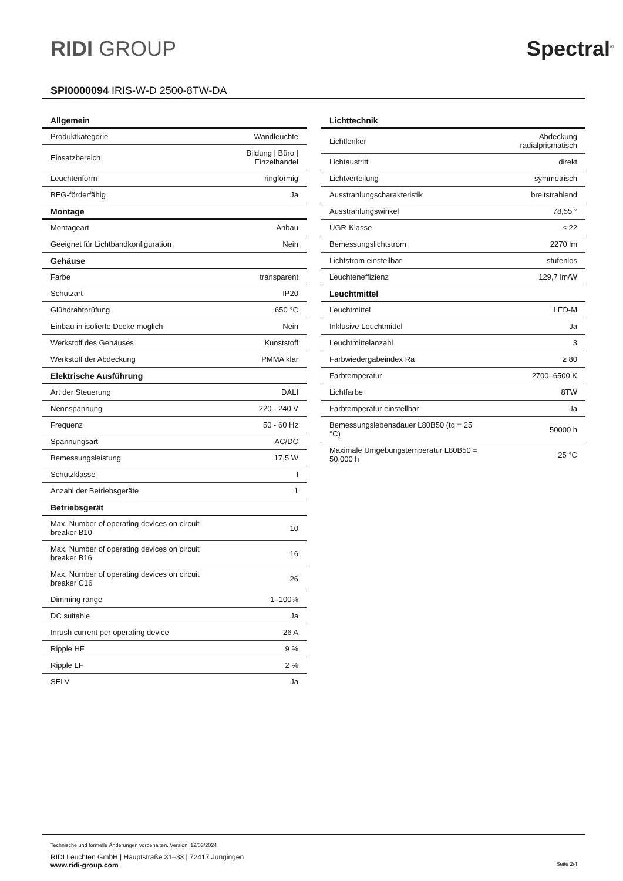RIDI GROUP
Spectral<sup>®</sup>
SPI0000094 IRIS-W-D 2500-8TW-DA
| Allgemein | |
| --- | --- |
| Produktkategorie | Wandleuchte |
| Einsatzbereich | Bildung / Büro / Einzelhandel |
| Leuchtenform | ringförmig |
| BEG-förderfähig | Ja |
| Montage | |
| Montageart | Anbau |
| Geeignet für Lichtbandkonfiguration | Nein |
| Gehäuse | |
| Farbe | transparent |
| Schutzart | IP20 |
| Glühdrahtprüfung | 650 °C |
| Einbau in isolierte Decke möglich | Nein |
| Werkstoff des Gehäuses | Kunststoff |
| Werkstoff der Abdeckung | PMMA klar |
| Elektrische Ausführung | |
| Art der Steuerung | DALI |
| Nennspannung | 220 - 240 V |
| Frequenz | 50 - 60 Hz |
| Spannungsart | AC/DC |
| Bemessungsleistung | 17,5 W |
| Schutzklasse | I |
| Anzahl der Betriebsgeräte | 1 |
| Betriebsgerät | |
| Max. Number of operating devices on circuit breaker B10 | 10 |
| Max. Number of operating devices on circuit breaker B16 | 16 |
| Max. Number of operating devices on circuit breaker C16 | 26 |
| Dimming range | 1–100% |
| DC suitable | Ja |
| Inrush current per operating device | 26 A |
| Ripple HF | 9 % |
| Ripple LF | 2 % |
| SELV | Ja |
| Lichttechnik | |
| --- | --- |
| Lichtlenker | Abdeckung radialprismatisch |
| Lichtaustritt | direkt |
| Lichtverteilung | symmetrisch |
| Ausstrahlungscharakteristik | breitstrahlend |
| Ausstrahlungswinkel | 78,55 ° |
| UGR-Klasse | ≤ 22 |
| Bemessungslichtstrom | 2270 lm |
| Lichtstrom einstellbar | stufenlos |
| Leuchteneffizienz | 129,7 lm/W |
| Leuchtmittel | |
| Leuchtmittel | LED-M |
| Inklusive Leuchtmittel | Ja |
| Leuchtmittelanzahl | 3 |
| Farbwiedergabeindex Ra | ≥ 80 |
| Farbtemperatur | 2700–6500 K |
| Lichtfarbe | 8TW |
| Farbtemperatur einstellbar | Ja |
| Bemessungslebensdauer L80B50 (tq = 25 °C) | 50000 h |
| Maximale Umgebungstemperatur L80B50 = 50.000 h | 25 °C |
Technische und formelle Änderungen vorbehalten. Version: 12/03/2024
RIDI Leuchten GmbH | Hauptstraße 31–33 | 72417 Jungingen
www.ridi-group.com Seite 2/4